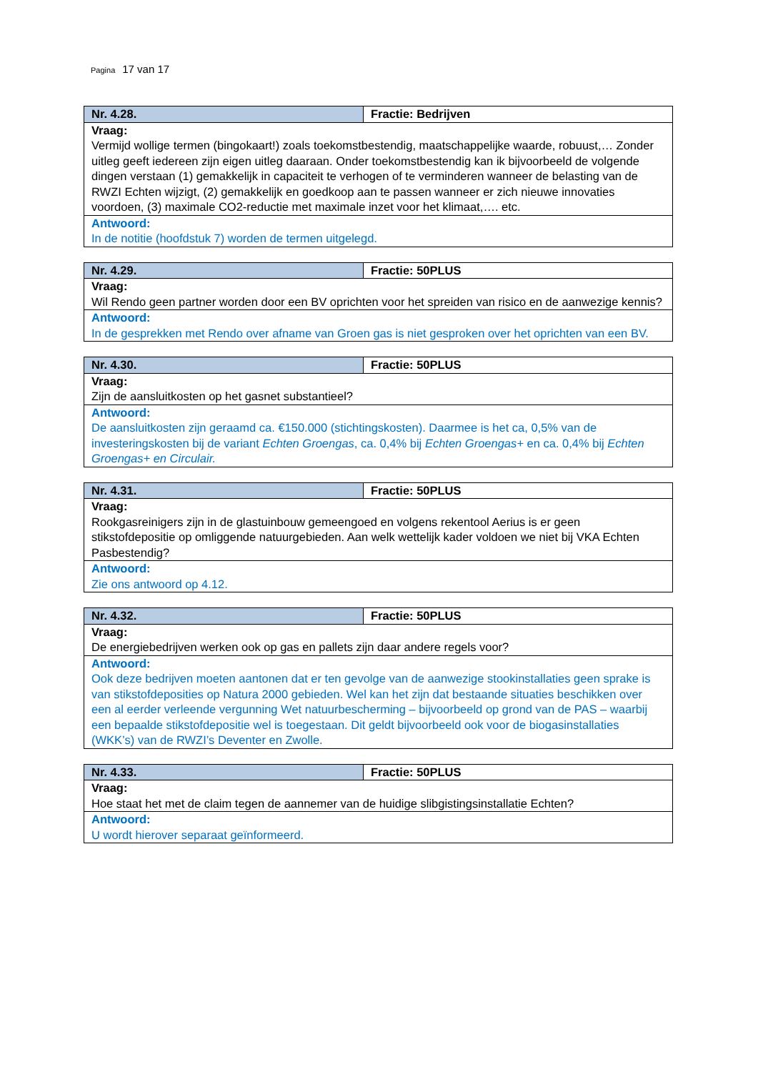Pagina 17 van 17
| Nr. 4.28. | Fractie: Bedrijven |
| Vraag: Vermijd wollige termen (bingokaart!) zoals toekomstbestendig, maatschappelijke waarde, robuust,… Zonder uitleg geeft iedereen zijn eigen uitleg daaraan. Onder toekomstbestendig kan ik bijvoorbeeld de volgende dingen verstaan (1) gemakkelijk in capaciteit te verhogen of te verminderen wanneer de belasting van de RWZI Echten wijzigt, (2) gemakkelijk en goedkoop aan te passen wanneer er zich nieuwe innovaties voordoen, (3) maximale CO2-reductie met maximale inzet voor het klimaat,…. etc. | |
| Antwoord: In de notitie (hoofdstuk 7) worden de termen uitgelegd. | |
| Nr. 4.29. | Fractie: 50PLUS |
| Vraag: Wil Rendo geen partner worden door een BV oprichten voor het spreiden van risico en de aanwezige kennis? | |
| Antwoord: In de gesprekken met Rendo over afname van Groen gas is niet gesproken over het oprichten van een BV. | |
| Nr. 4.30. | Fractie: 50PLUS |
| Vraag: Zijn de aansluitkosten op het gasnet substantieel? | |
| Antwoord: De aansluitkosten zijn geraamd ca. €150.000 (stichtingskosten). Daarmee is het ca, 0,5% van de investeringskosten bij de variant Echten Groengas , ca. 0,4% bij Echten Groengas+ en ca. 0,4% bij Echten Groengas+ en Circulair. | |
| Nr. 4.31. | Fractie: 50PLUS |
| Vraag: Rookgasreinigers zijn in de glastuinbouw gemeengoed en volgens rekentool Aerius is er geen stikstofdepositie op omliggende natuurgebieden. Aan welk wettelijk kader voldoen we niet bij VKA Echten Pasbestendig? | |
| Antwoord: Zie ons antwoord op 4.12. | |
| Nr. 4.32. | Fractie: 50PLUS |
| Vraag: De energiebedrijven werken ook op gas en pallets zijn daar andere regels voor? | |
| Antwoord: Ook deze bedrijven moeten aantonen dat er ten gevolge van de aanwezige stookinstallaties geen sprake is van stikstofdeposities op Natura 2000 gebieden. Wel kan het zijn dat bestaande situaties beschikken over een al eerder verleende vergunning Wet natuurbescherming – bijvoorbeeld op grond van de PAS – waarbij een bepaalde stikstofdepositie wel is toegestaan. Dit geldt bijvoorbeeld ook voor de biogasinstallaties (WKK’s) van de RWZI’s Deventer en Zwolle. | |
| Nr. 4.33. | Fractie: 50PLUS |
| Vraag: Hoe staat het met de claim tegen de aannemer van de huidige slibgistingsinstallatie Echten? | |
| Antwoord: U wordt hierover separaat geïnformeerd. | |